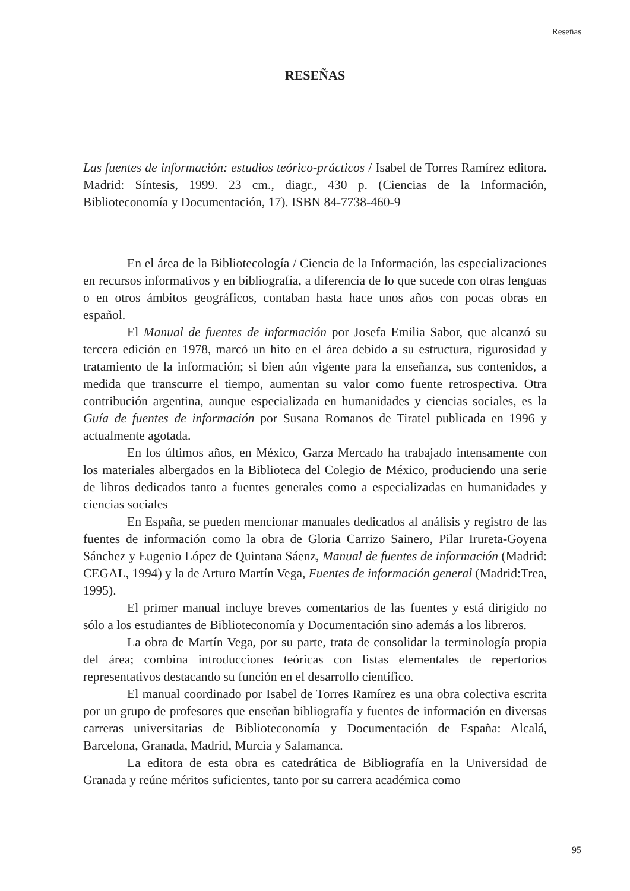Reseñas
RESEÑAS
Las fuentes de información: estudios teórico-prácticos / Isabel de Torres Ramírez editora. Madrid: Síntesis, 1999. 23 cm., diagr., 430 p. (Ciencias de la Información, Biblioteconomía y Documentación, 17). ISBN 84-7738-460-9
En el área de la Bibliotecología / Ciencia de la Información, las especializaciones en recursos informativos y en bibliografía, a diferencia de lo que sucede con otras lenguas o en otros ámbitos geográficos, contaban hasta hace unos años con pocas obras en español.
El Manual de fuentes de información por Josefa Emilia Sabor, que alcanzó su tercera edición en 1978, marcó un hito en el área debido a su estructura, rigurosidad y tratamiento de la información; si bien aún vigente para la enseñanza, sus contenidos, a medida que transcurre el tiempo, aumentan su valor como fuente retrospectiva. Otra contribución argentina, aunque especializada en humanidades y ciencias sociales, es la Guía de fuentes de información por Susana Romanos de Tiratel publicada en 1996 y actualmente agotada.
En los últimos años, en México, Garza Mercado ha trabajado intensamente con los materiales albergados en la Biblioteca del Colegio de México, produciendo una serie de libros dedicados tanto a fuentes generales como a especializadas en humanidades y ciencias sociales
En España, se pueden mencionar manuales dedicados al análisis y registro de las fuentes de información como la obra de Gloria Carrizo Sainero, Pilar Irureta-Goyena Sánchez y Eugenio López de Quintana Sáenz, Manual de fuentes de información (Madrid: CEGAL, 1994) y la de Arturo Martín Vega, Fuentes de información general (Madrid:Trea, 1995).
El primer manual incluye breves comentarios de las fuentes y está dirigido no sólo a los estudiantes de Biblioteconomía y Documentación sino además a los libreros.
La obra de Martín Vega, por su parte, trata de consolidar la terminología propia del área; combina introducciones teóricas con listas elementales de repertorios representativos destacando su función en el desarrollo científico.
El manual coordinado por Isabel de Torres Ramírez es una obra colectiva escrita por un grupo de profesores que enseñan bibliografía y fuentes de información en diversas carreras universitarias de Biblioteconomía y Documentación de España: Alcalá, Barcelona, Granada, Madrid, Murcia y Salamanca.
La editora de esta obra es catedrática de Bibliografía en la Universidad de Granada y reúne méritos suficientes, tanto por su carrera académica como
95